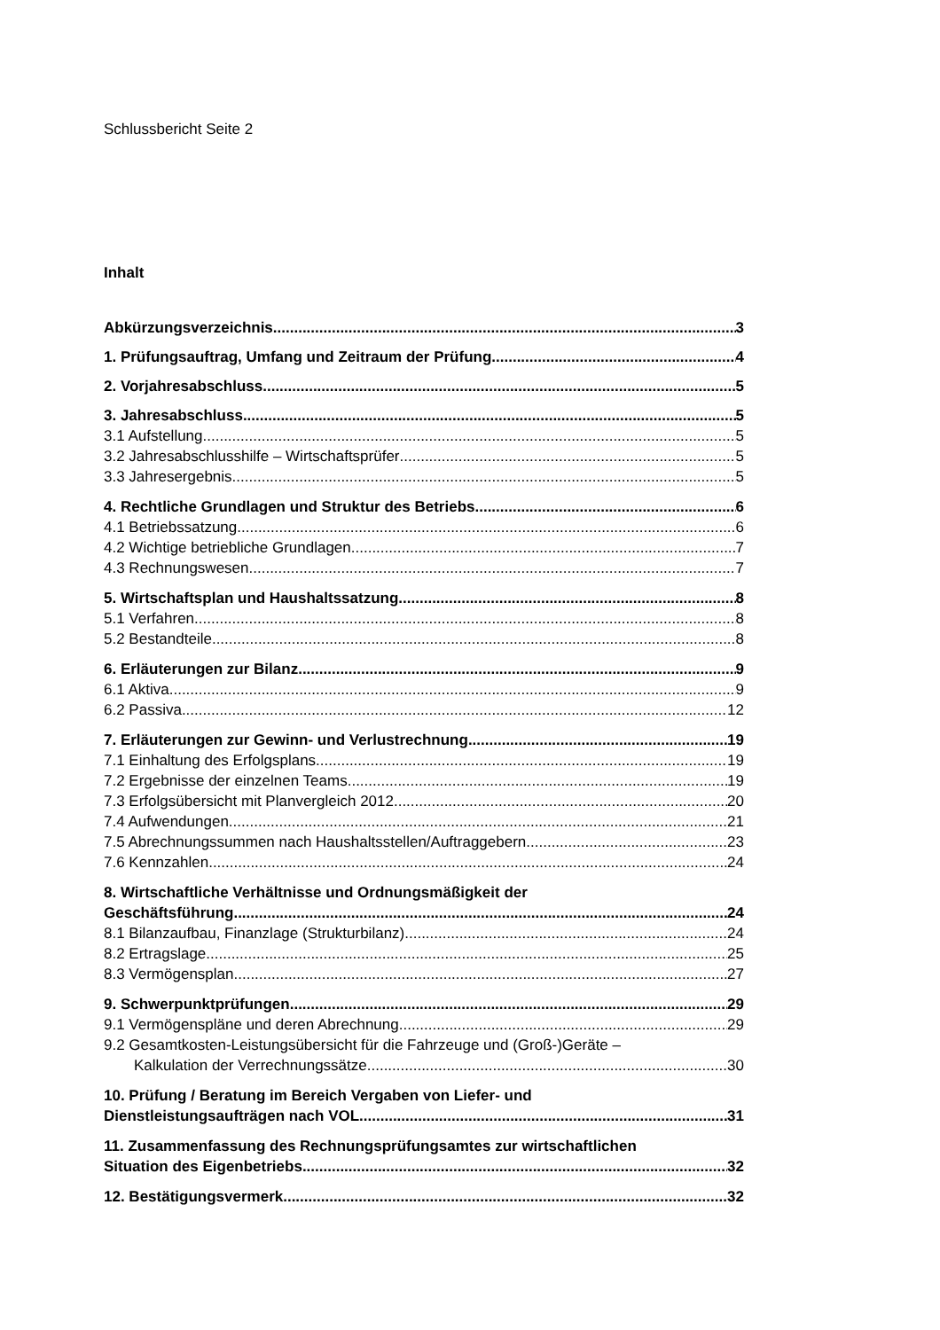Schlussbericht Seite 2
Inhalt
Abkürzungsverzeichnis 3
1. Prüfungsauftrag, Umfang und Zeitraum der Prüfung 4
2. Vorjahresabschluss 5
3. Jahresabschluss 5
3.1 Aufstellung 5
3.2 Jahresabschlusshilfe – Wirtschaftsprüfer 5
3.3 Jahresergebnis 5
4. Rechtliche Grundlagen und Struktur des Betriebs 6
4.1 Betriebssatzung 6
4.2 Wichtige betriebliche Grundlagen 7
4.3 Rechnungswesen 7
5. Wirtschaftsplan und Haushaltssatzung 8
5.1 Verfahren 8
5.2 Bestandteile 8
6. Erläuterungen zur Bilanz 9
6.1 Aktiva 9
6.2 Passiva 12
7. Erläuterungen zur Gewinn- und Verlustrechnung 19
7.1 Einhaltung des Erfolgsplans 19
7.2 Ergebnisse der einzelnen Teams 19
7.3 Erfolgsübersicht mit Planvergleich 2012 20
7.4 Aufwendungen 21
7.5 Abrechnungssummen nach Haushaltsstellen/Auftraggebern 23
7.6 Kennzahlen 24
8. Wirtschaftliche Verhältnisse und Ordnungsmäßigkeit der
Geschäftsführung 24
8.1 Bilanzaufbau, Finanzlage (Strukturbilanz) 24
8.2 Ertragslage 25
8.3 Vermögensplan 27
9. Schwerpunktprüfungen 29
9.1 Vermögenspläne und deren Abrechnung 29
9.2 Gesamtkosten-Leistungsübersicht für die Fahrzeuge und (Groß-)Geräte –
Kalkulation der Verrechnungssätze 30
10. Prüfung / Beratung im Bereich Vergaben von Liefer- und
Dienstleistungsaufträgen nach VOL 31
11. Zusammenfassung des Rechnungsprüfungsamtes zur wirtschaftlichen
Situation des Eigenbetriebs 32
12. Bestätigungsvermerk 32